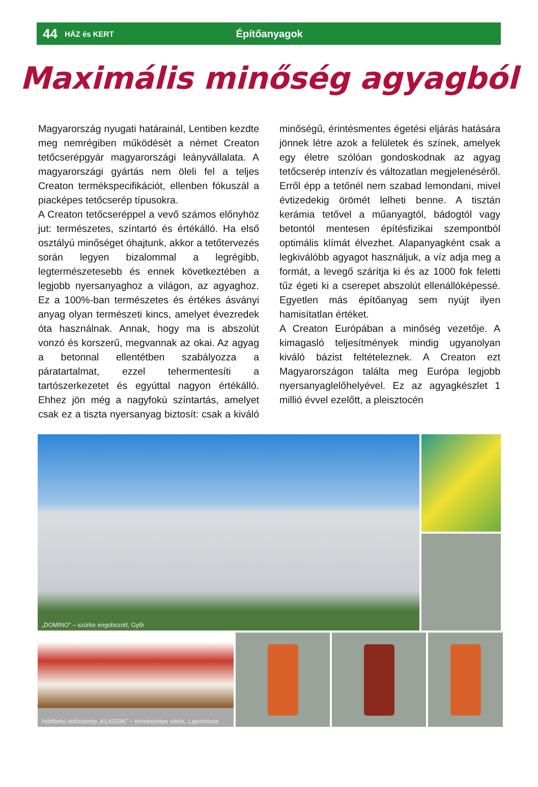44 HÁZ és KERT Építőanyagok
Maximális minőség agyagból
Magyarország nyugati határainál, Lentiben kezdte meg nemrégiben működését a német Creaton tetőcserépgyár magyarországi leányvállalata. A magyarországi gyártás nem öleli fel a teljes Creaton termékspecifikációt, ellenben fókuszál a piacképes tetőcserép típusokra.
A Creaton tetőcseréppel a vevő számos előnyhöz jut: természetes, színtartó és értékálló. Ha első osztályú minőséget óhajtunk, akkor a tetőtervezés során legyen bizalommal a legrégibb, legtermészetesebb és ennek következtében a legjobb nyersanyaghoz a világon, az agyaghoz. Ez a 100%-ban természetes és értékes ásványi anyag olyan természeti kincs, amelyet évezredek óta használnak. Annak, hogy ma is abszolút vonzó és korszerű, megvannak az okai. Az agyag a betonnal ellentétben szabályozza a páratartalmat, ezzel tehermentesíti a tartószerkezetet és egyúttal nagyon értékálló. Ehhez jön még a nagyfokú színtartás, amelyet csak ez a tiszta nyersanyag biztosít: csak a kiváló minőségű, érintésmentes égetési eljárás hatására jönnek létre azok a felületek és színek, amelyek egy életre szólóan gondoskodnak az agyag tetőcserép intenzív és változatlan megjelenéséről. Erről épp a tetőnél nem szabad lemondani, mivel évtizedekig örömét lelheti benne. A tisztán kerámia tetővel a műanyagtól, bádogtól vagy betontól mentesen építésfizikai szempontból optimális klímát élvezhet. Alapanyagként csak a legkiválóbb agyagot használjuk, a víz adja meg a formát, a levegő szárítja ki és az 1000 fok feletti tűz égeti ki a cserepet abszolút ellenállóképessé. Egyetlen más építőanyag sem nyújt ilyen hamisítatlan értéket.
A Creaton Európában a minőség vezetője. A kimagasló teljesítmények mindig ugyanolyan kiváló bázist feltételeznek. A Creaton ezt Magyarországon találta meg Európa legjobb nyersanyaglelőhelyével. Ez az agyagkészlet 1 millió évvel ezelőtt, a pleisztocén
„DOMINO” – szürke engobozott, Győr
Hódfarkú tetőcserép „KLASSIK” – természetes vörös, Lajosmizse